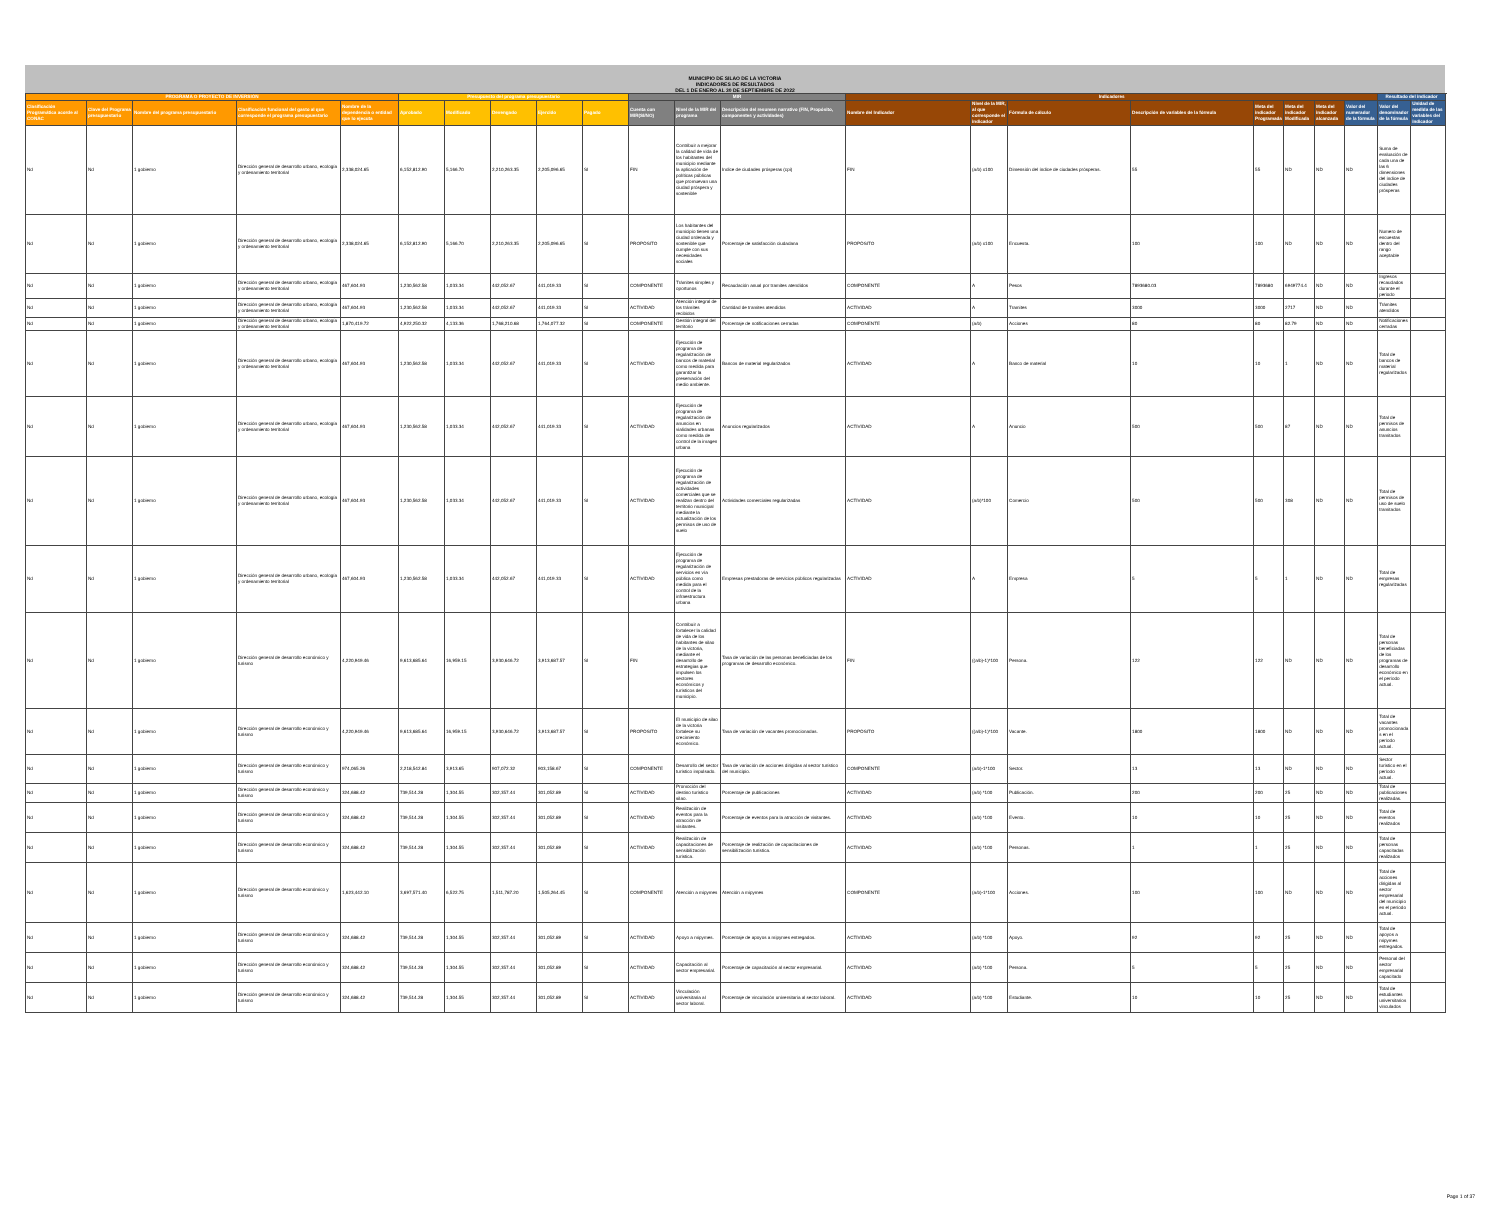MUNICIPIO DE SILAO DE LA VICTORIA
INDICADORES DE RESULTADOS
DEL 1 DE ENERO AL 30 DE SEPTIEMBRE DE 2022
| PROGRAMA O PROYECTO DE INVERSIÓN | | | | | Presupuesto del programa presupuestario | | | | | MIR | | | Indicadores | | | | | | | | Resultado del indicador | |
| --- | --- | --- | --- | --- | --- | --- | --- | --- | --- | --- | --- | --- | --- | --- | --- | --- | --- | --- | --- | --- | --- | --- |
| Clasificación Programática acorde al CONAC | Clave del Programa presupuestario | Nombre del programa presupuestario | Clasificación funcional del gasto al que corresponde el programa presupuestario | Nombre de la dependencia o entidad que lo ejecuta | Aprobado | Modificado | Devengado | Ejercido | Pagado | Cuenta con MIR(SI/NO) | Nivel de la MIR del programa | Descripción del resumen narrativo (FIN, Propósito, componentes y actividades) | Nombre del Indicador | Nivel de la MIR, al que corresponde el indicador | Fórmula de cálculo | Descripción de variables de la fórmula | Meta del indicador Programada | Meta del indicador Modificada | Meta del indicador alcanzada | Valor del numerador de la fórmula | Valor del denominador de la fórmula | Unidad de medida de las variables del indicador |
| Nd | Nd | 1 gobierno | Dirección general de desarrollo urbano, ecología y ordenamiento territorial | 2,338,024.65 | 6,152,812.90 | 5,166.70 | 2,210,263.35 | 2,205,096.65 | SI | FIN | Contribuir a mejorar la calidad de vida de los habitantes del municipio mediante la aplicación de políticas públicas que promuevan una ciudad próspera y sostenible | Indice de ciudades prósperas (cpi) | FIN | (a/b) x100 | Dimensión del índice de ciudades prósperas. | 55 | 55 | ND | ND | ND | Suma de evaluación de cada una de las 6 dimensiones del índice de ciudades prósperas | |
| Nd | Nd | 1 gobierno | Dirección general de desarrollo urbano, ecología y ordenamiento territorial | 2,338,024.65 | 6,152,812.90 | 5,166.70 | 2,210,263.35 | 2,205,096.65 | SI | PROPÓSITO | Los habitantes del municipio tienen una ciudad ordenada y sostenible que cumple con sus necesidades sociales | Porcentaje de satisfacción ciudadana | PROPÓSITO | (a/b) x100 | Encuesta. | 100 | 100 | ND | ND | ND | Numero de encuestas dentro del rango aceptable | |
| Nd | Nd | 1 gobierno | Dirección general de desarrollo urbano, ecología y ordenamiento territorial | 467,604.93 | 1,230,562.58 | 1,033.34 | 442,052.67 | 441,019.33 | SI | COMPONENTE | Trámites simples y oportunos | Recaudación anual por tramites atendidos | COMPONENTE | A | Pesos | 7893680.03 | 7893680 | 6949774.4 | ND | ND | Ingresos recaudados durante el periodo | |
| Nd | Nd | 1 gobierno | Dirección general de desarrollo urbano, ecología y ordenamiento territorial | 467,604.93 | 1,230,562.58 | 1,033.34 | 442,052.67 | 441,019.33 | SI | ACTIVIDAD | Atención integral de los trámites recibidos | Cantidad de tramites atendidos | ACTIVIDAD | A | Tramites | 3000 | 3000 | 2717 | ND | ND | Trámites atendidos | |
| Nd | Nd | 1 gobierno | Dirección general de desarrollo urbano, ecología y ordenamiento territorial | 1,870,419.72 | 4,922,250.32 | 4,133.36 | 1,768,210.68 | 1,764,077.32 | SI | COMPONENTE | Gestión integral del territorio | Porcentaje de notificaciones cerradas | COMPONENTE | (a/b) | Acciones | 80 | 80 | 82.79 | ND | ND | Notificaciones cerradas | |
| Nd | Nd | 1 gobierno | Dirección general de desarrollo urbano, ecología y ordenamiento territorial | 467,604.93 | 1,230,562.58 | 1,033.34 | 442,052.67 | 441,019.33 | SI | ACTIVIDAD | Ejecución de programa de regularización de bancos de material como medida para garantizar la preservación del medio ambiente. | Bancos de material regularizados | ACTIVIDAD | A | Banco de material | 10 | 10 | 1 | ND | ND | Total de bancos de material regularizados | |
| Nd | Nd | 1 gobierno | Dirección general de desarrollo urbano, ecología y ordenamiento territorial | 467,604.93 | 1,230,562.58 | 1,033.34 | 442,052.67 | 441,019.33 | SI | ACTIVIDAD | Ejecución de programa de regularización de anuncios en vialidades urbanas como medida de control de la imagen urbana | Anuncios regularizados | ACTIVIDAD | A | Anuncio | 500 | 500 | 87 | ND | ND | Total de permisos de anuncios tramitados | |
| Nd | Nd | 1 gobierno | Dirección general de desarrollo urbano, ecología y ordenamiento territorial | 467,604.93 | 1,230,562.58 | 1,033.34 | 442,052.67 | 441,019.33 | SI | ACTIVIDAD | Ejecución de programa de regularización de actividades comerciales que se realizan dentro del territorio municipal mediante la actualización de los permisos de uso de suelo | Actividades comerciales regularizadas | ACTIVIDAD | (a/b)*100 | Comercio | 500 | 500 | 308 | ND | ND | Total de permisos de uso de suelo tramitados | |
| Nd | Nd | 1 gobierno | Dirección general de desarrollo urbano, ecología y ordenamiento territorial | 467,604.93 | 1,230,562.58 | 1,033.34 | 442,052.67 | 441,019.33 | SI | ACTIVIDAD | Ejecución de programa de regularización de servicios en vía pública como medida para el control de la infraestructura urbana | Empresas prestadoras de servicios públicos regularizadas | ACTIVIDAD | A | Empresa | 5 | 5 | 1 | ND | ND | Total de empresas regularizadas | |
| Nd | Nd | 1 gobierno | Dirección general de desarrollo económico y turismo | 4,220,949.46 | 9,613,685.64 | 16,959.15 | 3,930,646.72 | 3,913,687.57 | SI | FIN | Contribuir a fortalecer la calidad de vida de los habitantes de silao de la victoria, mediante el desarrollo de estrategias que impulsen los sectores económicos y turísticos del municipio. | Tasa de variación de las personas beneficiadas de los programas de desarrollo económico. | FIN | ((a/b)-1)*100 | Persona. | 122 | 122 | ND | ND | ND | Total de personas beneficiadas de los programas de desarrollo económico en el período actual. | |
| Nd | Nd | 1 gobierno | Dirección general de desarrollo económico y turismo | 4,220,949.46 | 9,613,685.64 | 16,959.15 | 3,930,646.72 | 3,913,687.57 | SI | PROPÓSITO | El municipio de silao de la victoria fortalece su crecimiento económico. | Tasa de variación de vacantes promocionadas. | PROPÓSITO | ((a/b)-1)*100 | Vacante. | 1800 | 1800 | ND | ND | ND | Total de vacantes promocionadas en el período actual. | |
| Nd | Nd | 1 gobierno | Dirección general de desarrollo económico y turismo | 974,065.26 | 2,218,542.84 | 3,913.65 | 907,072.32 | 903,158.67 | SI | COMPONENTE | Desarrollo del sector turístico impulsado. | Tasa de variación de acciones dirigidas al sector turístico del municipio. | COMPONENTE | (a/b)-1*100 | Sector. | 13 | 13 | ND | ND | ND | Sector turístico en el período actual. | |
| Nd | Nd | 1 gobierno | Dirección general de desarrollo económico y turismo | 324,688.42 | 739,514.28 | 1,304.55 | 302,357.44 | 301,052.89 | SI | ACTIVIDAD | Promoción del destino turístico silao. | Porcentaje de publicaciones | ACTIVIDAD | (a/b) *100 | Publicación. | 200 | 200 | 25 | ND | ND | Total de publicaciones realizadas. | |
| Nd | Nd | 1 gobierno | Dirección general de desarrollo económico y turismo | 324,688.42 | 739,514.28 | 1,304.55 | 302,357.44 | 301,052.89 | SI | ACTIVIDAD | Realización de eventos para la atracción de visitantes. | Porcentaje de eventos para la atracción de visitantes. | ACTIVIDAD | (a/b) *100 | Evento. | 10 | 10 | 25 | ND | ND | Total de eventos realizados | |
| Nd | Nd | 1 gobierno | Dirección general de desarrollo económico y turismo | 324,688.42 | 739,514.28 | 1,304.55 | 302,357.44 | 301,052.89 | SI | ACTIVIDAD | Realización de capacitaciones de sensibilización turística. | Porcentaje de realización de capacitaciones de sensibilización turística. | ACTIVIDAD | (a/b) *100 | Personas. | 1 | 1 | 25 | ND | ND | Total de personas capacitadas realizados | |
| Nd | Nd | 1 gobierno | Dirección general de desarrollo económico y turismo | 1,623,442.10 | 3,697,571.40 | 6,522.75 | 1,511,787.20 | 1,505,264.45 | SI | COMPONENTE | Atención a mipymes | Atención a mipymes | COMPONENTE | (a/b)-1*100 | Acciones. | 100 | 100 | ND | ND | ND | Total de acciones dirigidas al sector empresarial del municipio en el período actual. | |
| Nd | Nd | 1 gobierno | Dirección general de desarrollo económico y turismo | 324,688.42 | 739,514.28 | 1,304.55 | 302,357.44 | 301,052.89 | SI | ACTIVIDAD | Apoyo a mipymes. | Porcentaje de apoyos a mipymes entregados. | ACTIVIDAD | (a/b) *100 | Apoyo. | 92 | 92 | 25 | ND | ND | Total de apoyos a mipymes entregados. | |
| Nd | Nd | 1 gobierno | Dirección general de desarrollo económico y turismo | 324,688.42 | 739,514.28 | 1,304.55 | 302,357.44 | 301,052.89 | SI | ACTIVIDAD | Capacitación al sector empresarial. | Porcentaje de capacitación al sector empresarial. | ACTIVIDAD | (a/b) *100 | Persona. | 5 | 5 | 25 | ND | ND | Personal del sector empresarial capacitado | |
| Nd | Nd | 1 gobierno | Dirección general de desarrollo económico y turismo | 324,688.42 | 739,514.28 | 1,304.55 | 302,357.44 | 301,052.89 | SI | ACTIVIDAD | Vinculación universitaria al sector laboral. | Porcentaje de vinculación universitaria al sector laboral. | ACTIVIDAD | (a/b) *100 | Estudiante. | 10 | 10 | 25 | ND | ND | Total de estudiantes universitarios vinculados | |
Page 1 of 37